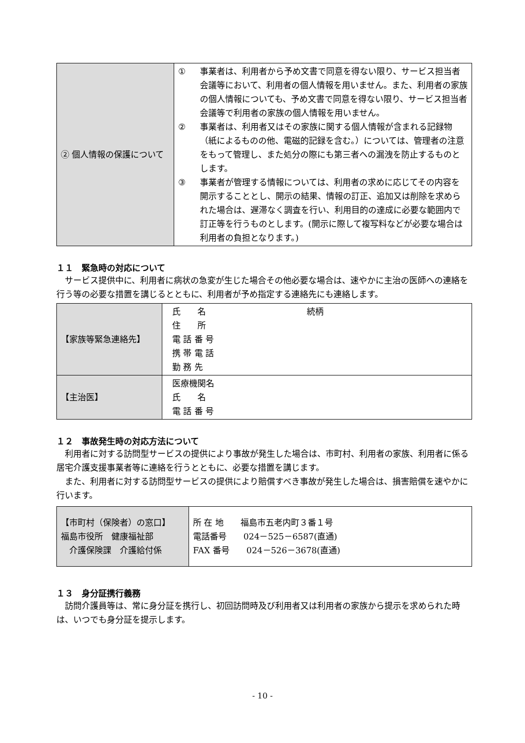| ② 個人情報の保護について | ① 事業者は、利用者から予め文書で同意を得ない限り、サービス担当者会議等において、利用者の個人情報を用いません。また、利用者の家族の個人情報についても、予め文書で同意を得ない限り、サービス担当者会議等で利用者の家族の個人情報を用いません。 ② 事業者は、利用者又はその家族に関する個人情報が含まれる記録物（紙によるものの他、電磁的記録を含む。）については、管理者の注意をもって管理し、また処分の際にも第三者への漏洩を防止するものとします。 ③ 事業者が管理する情報については、利用者の求めに応じてその内容を開示することとし、開示の結果、情報の訂正、追加又は削除を求められた場合は、遅滞なく調査を行い、利用目的の達成に必要な範囲内で訂正等を行うものとします。(開示に際して複写料などが必要な場合は利用者の負担となります。) |
１１　緊急時の対応について
サービス提供中に、利用者に病状の急変が生じた場合その他必要な場合は、速やかに主治の医師への連絡を行う等の必要な措置を講じるとともに、利用者が予め指定する連絡先にも連絡します。
| 【家族等緊急連絡先】 | 氏 名 続柄 住 所 電 話 番 号 携 帯 電 話 勤 務 先 |
| 【主治医】 | 医療機関名 氏 名 電 話 番 号 |
１２　事故発生時の対応方法について
利用者に対する訪問型サービスの提供により事故が発生した場合は、市町村、利用者の家族、利用者に係る居宅介護支援事業者等に連絡を行うとともに、必要な措置を講じます。
また、利用者に対する訪問型サービスの提供により賠償すべき事故が発生した場合は、損害賠償を速やかに行います。
| 【市町村（保険者）の窓口】 福島市役所 健康福祉部 介護保険課 介護給付係 | 所 在 地 福島市五老内町３番１号 電話番号 024－525－6587(直通) FAX 番号 024－526－3678(直通) |
１３　身分証携行義務
訪問介護員等は、常に身分証を携行し、初回訪問時及び利用者又は利用者の家族から提示を求められた時は、いつでも身分証を提示します。
- 10 -